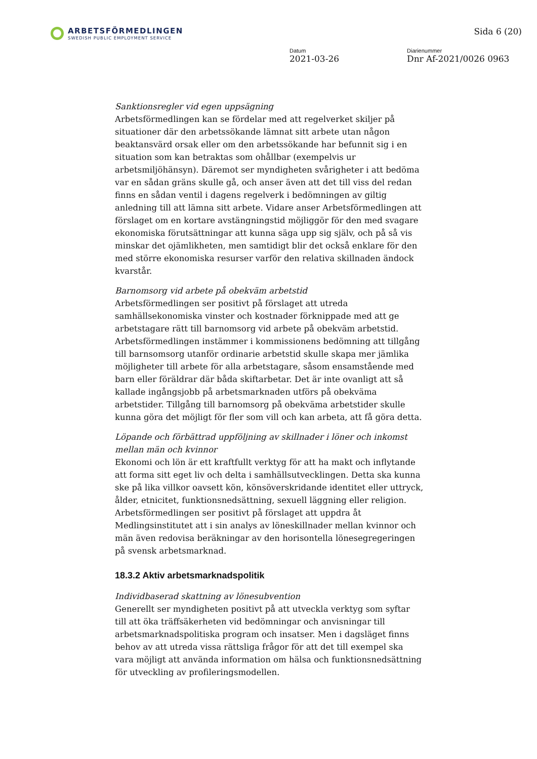ARBETSFÖRMEDLINGEN
SWEDISH PUBLIC EMPLOYMENT SERVICE
Sida 6 (20)
Datum
2021-03-26
Diarienummer
Dnr Af-2021/0026 0963
Sanktionsregler vid egen uppsägning
Arbetsförmedlingen kan se fördelar med att regelverket skiljer på situationer där den arbetssökande lämnat sitt arbete utan någon beaktansvärd orsak eller om den arbetssökande har befunnit sig i en situation som kan betraktas som ohållbar (exempelvis ur arbetsmiljöhänsyn). Däremot ser myndigheten svårigheter i att bedöma var en sådan gräns skulle gå, och anser även att det till viss del redan finns en sådan ventil i dagens regelverk i bedömningen av giltig anledning till att lämna sitt arbete. Vidare anser Arbetsförmedlingen att förslaget om en kortare avstängningstid möjliggör för den med svagare ekonomiska förutsättningar att kunna säga upp sig själv, och på så vis minskar det ojämlikheten, men samtidigt blir det också enklare för den med större ekonomiska resurser varför den relativa skillnaden ändock kvarstår.
Barnomsorg vid arbete på obekväm arbetstid
Arbetsförmedlingen ser positivt på förslaget att utreda samhällsekonomiska vinster och kostnader förknippade med att ge arbetstagare rätt till barnomsorg vid arbete på obekväm arbetstid. Arbetsförmedlingen instämmer i kommissionens bedömning att tillgång till barnsomsorg utanför ordinarie arbetstid skulle skapa mer jämlika möjligheter till arbete för alla arbetstagare, såsom ensamstående med barn eller föräldrar där båda skiftarbetar. Det är inte ovanligt att så kallade ingångsjobb på arbetsmarknaden utförs på obekväma arbetstider. Tillgång till barnomsorg på obekväma arbetstider skulle kunna göra det möjligt för fler som vill och kan arbeta, att få göra detta.
Löpande och förbättrad uppföljning av skillnader i löner och inkomst mellan män och kvinnor
Ekonomi och lön är ett kraftfullt verktyg för att ha makt och inflytande att forma sitt eget liv och delta i samhällsutvecklingen. Detta ska kunna ske på lika villkor oavsett kön, könsöverskridande identitet eller uttryck, ålder, etnicitet, funktionsnedsättning, sexuell läggning eller religion. Arbetsförmedlingen ser positivt på förslaget att uppdra åt Medlingsinstitutet att i sin analys av löneskillnader mellan kvinnor och män även redovisa beräkningar av den horisontella lönesegregeringen på svensk arbetsmarknad.
18.3.2 Aktiv arbetsmarknadspolitik
Individbaserad skattning av lönesubvention
Generellt ser myndigheten positivt på att utveckla verktyg som syftar till att öka träffsäkerheten vid bedömningar och anvisningar till arbetsmarknadspolitiska program och insatser. Men i dagsläget finns behov av att utreda vissa rättsliga frågor för att det till exempel ska vara möjligt att använda information om hälsa och funktionsnedsättning för utveckling av profileringsmodellen.